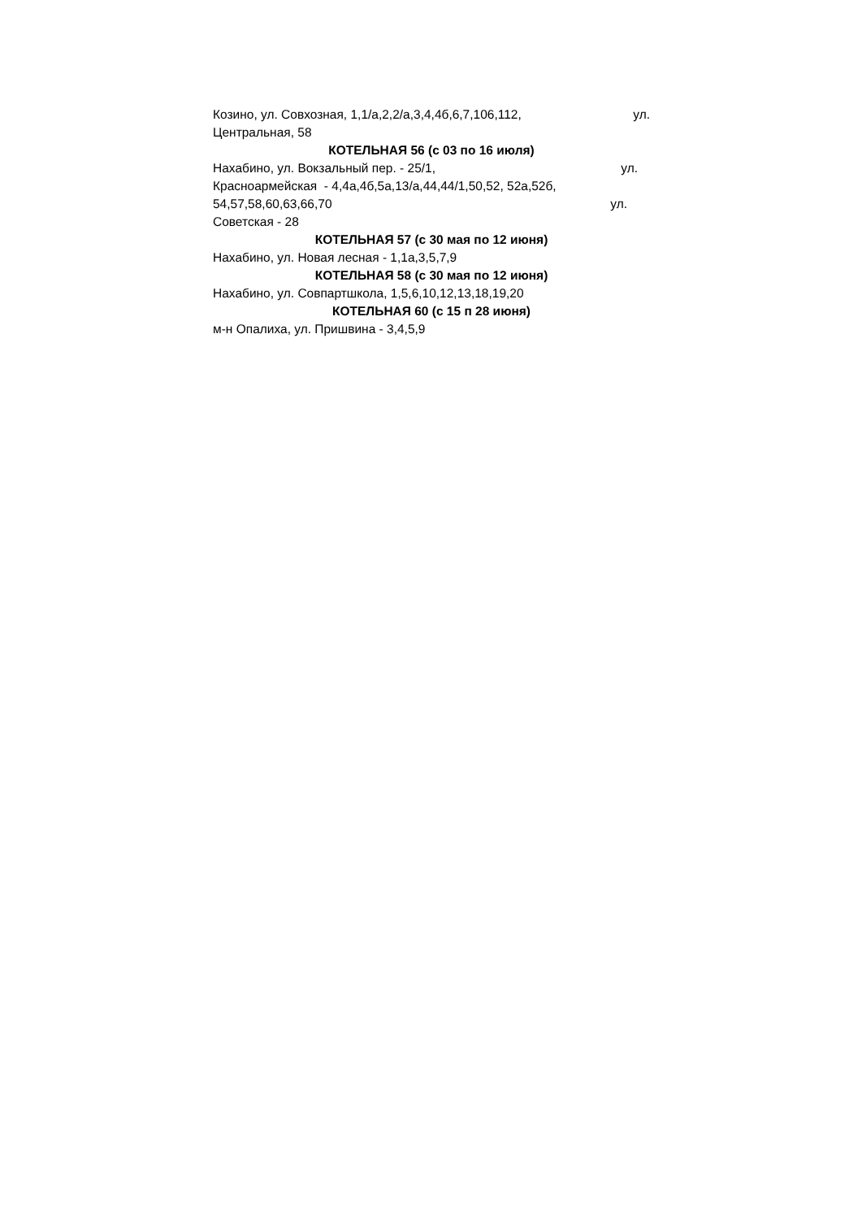Козино, ул. Совхозная, 1,1/а,2,2/а,3,4,4б,6,7,106,112, ул.
Центральная, 58
КОТЕЛЬНАЯ 56 (с 03 по 16 июля)
Нахабино, ул. Вокзальный пер. - 25/1, ул.
Красноармейская - 4,4а,4б,5а,13/а,44,44/1,50,52, 52а,52б,
54,57,58,60,63,66,70 ул.
Советская - 28
КОТЕЛЬНАЯ 57 (с 30 мая по 12 июня)
Нахабино, ул. Новая лесная - 1,1а,3,5,7,9
КОТЕЛЬНАЯ 58 (с 30 мая по 12 июня)
Нахабино, ул. Совпартшкола, 1,5,6,10,12,13,18,19,20
КОТЕЛЬНАЯ 60 (с 15 п 28 июня)
м-н Опалиха, ул. Пришвина - 3,4,5,9